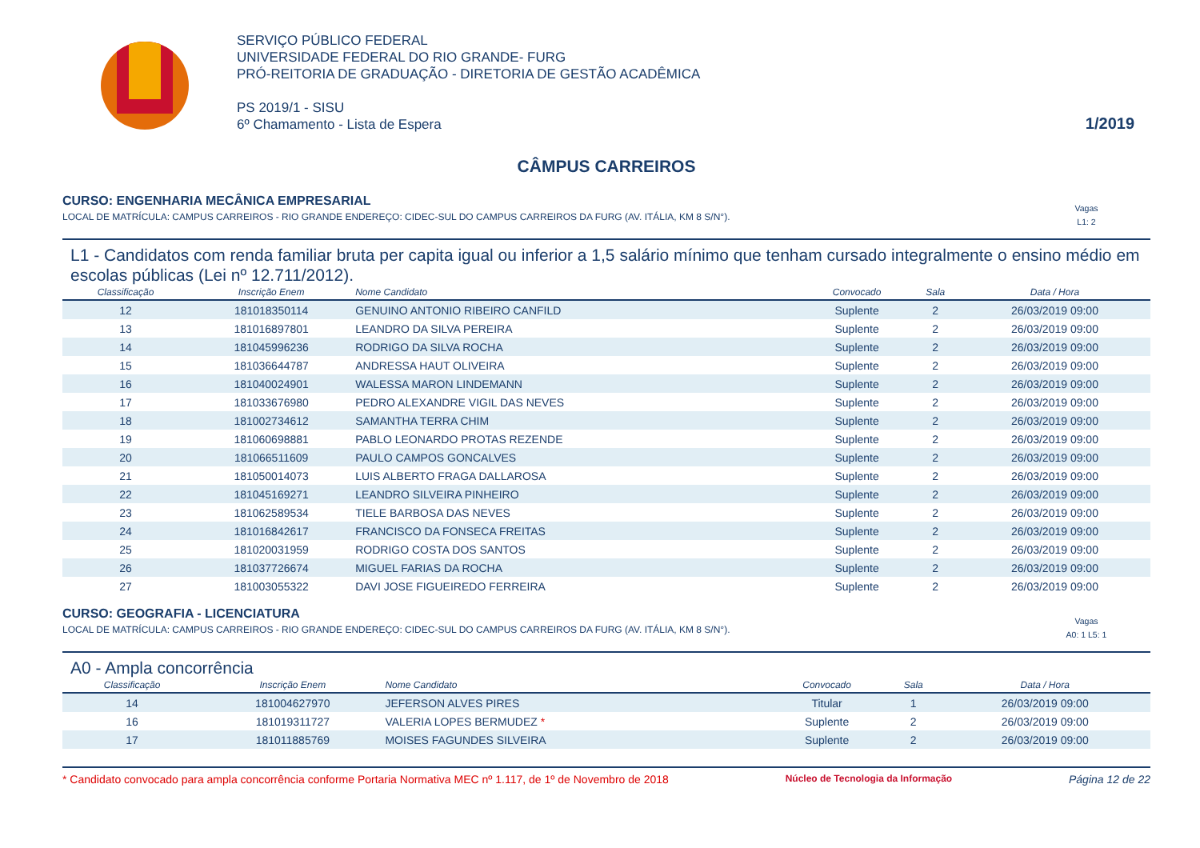SERVIÇO PÚBLICO FEDERAL
UNIVERSIDADE FEDERAL DO RIO GRANDE- FURG
PRÓ-REITORIA DE GRADUAÇÃO - DIRETORIA DE GESTÃO ACADÊMICA
PS 2019/1 - SISU
6º Chamamento - Lista de Espera
1/2019
CÂMPUS CARREIROS
CURSO: ENGENHARIA MECÂNICA EMPRESARIAL
LOCAL DE MATRÍCULA: CAMPUS CARREIROS - RIO GRANDE ENDEREÇO: CIDEC-SUL DO CAMPUS CARREIROS DA FURG (AV. ITÁLIA, KM 8 S/N°). Vagas
L1: 2
L1 - Candidatos com renda familiar bruta per capita igual ou inferior a 1,5 salário mínimo que tenham cursado integralmente o ensino médio em escolas públicas (Lei nº 12.711/2012).
| Classificação | Inscrição Enem | Nome Candidato | Convocado | Sala | Data / Hora |
| --- | --- | --- | --- | --- | --- |
| 12 | 181018350114 | GENUINO ANTONIO RIBEIRO CANFILD | Suplente | 2 | 26/03/2019 09:00 |
| 13 | 181016897801 | LEANDRO DA SILVA PEREIRA | Suplente | 2 | 26/03/2019 09:00 |
| 14 | 181045996236 | RODRIGO DA SILVA ROCHA | Suplente | 2 | 26/03/2019 09:00 |
| 15 | 181036644787 | ANDRESSA HAUT OLIVEIRA | Suplente | 2 | 26/03/2019 09:00 |
| 16 | 181040024901 | WALESSA MARON LINDEMANN | Suplente | 2 | 26/03/2019 09:00 |
| 17 | 181033676980 | PEDRO ALEXANDRE VIGIL DAS NEVES | Suplente | 2 | 26/03/2019 09:00 |
| 18 | 181002734612 | SAMANTHA TERRA CHIM | Suplente | 2 | 26/03/2019 09:00 |
| 19 | 181060698881 | PABLO LEONARDO PROTAS REZENDE | Suplente | 2 | 26/03/2019 09:00 |
| 20 | 181066511609 | PAULO CAMPOS GONCALVES | Suplente | 2 | 26/03/2019 09:00 |
| 21 | 181050014073 | LUIS ALBERTO FRAGA DALLAROSA | Suplente | 2 | 26/03/2019 09:00 |
| 22 | 181045169271 | LEANDRO SILVEIRA PINHEIRO | Suplente | 2 | 26/03/2019 09:00 |
| 23 | 181062589534 | TIELE BARBOSA DAS NEVES | Suplente | 2 | 26/03/2019 09:00 |
| 24 | 181016842617 | FRANCISCO DA FONSECA FREITAS | Suplente | 2 | 26/03/2019 09:00 |
| 25 | 181020031959 | RODRIGO COSTA DOS SANTOS | Suplente | 2 | 26/03/2019 09:00 |
| 26 | 181037726674 | MIGUEL FARIAS DA ROCHA | Suplente | 2 | 26/03/2019 09:00 |
| 27 | 181003055322 | DAVI JOSE FIGUEIREDO FERREIRA | Suplente | 2 | 26/03/2019 09:00 |
CURSO: GEOGRAFIA - LICENCIATURA
LOCAL DE MATRÍCULA: CAMPUS CARREIROS - RIO GRANDE ENDEREÇO: CIDEC-SUL DO CAMPUS CARREIROS DA FURG (AV. ITÁLIA, KM 8 S/N°). Vagas
A0: 1 L5: 1
A0 - Ampla concorrência
| Classificação | Inscrição Enem | Nome Candidato | Convocado | Sala | Data / Hora |
| --- | --- | --- | --- | --- | --- |
| 14 | 181004627970 | JEFERSON ALVES PIRES | Titular | 1 | 26/03/2019 09:00 |
| 16 | 181019311727 | VALERIA LOPES BERMUDEZ * | Suplente | 2 | 26/03/2019 09:00 |
| 17 | 181011885769 | MOISES FAGUNDES SILVEIRA | Suplente | 2 | 26/03/2019 09:00 |
* Candidato convocado para ampla concorrência conforme Portaria Normativa MEC nº 1.117, de 1º de Novembro de 2018 Núcleo de Tecnologia da Informação Página 12 de 22